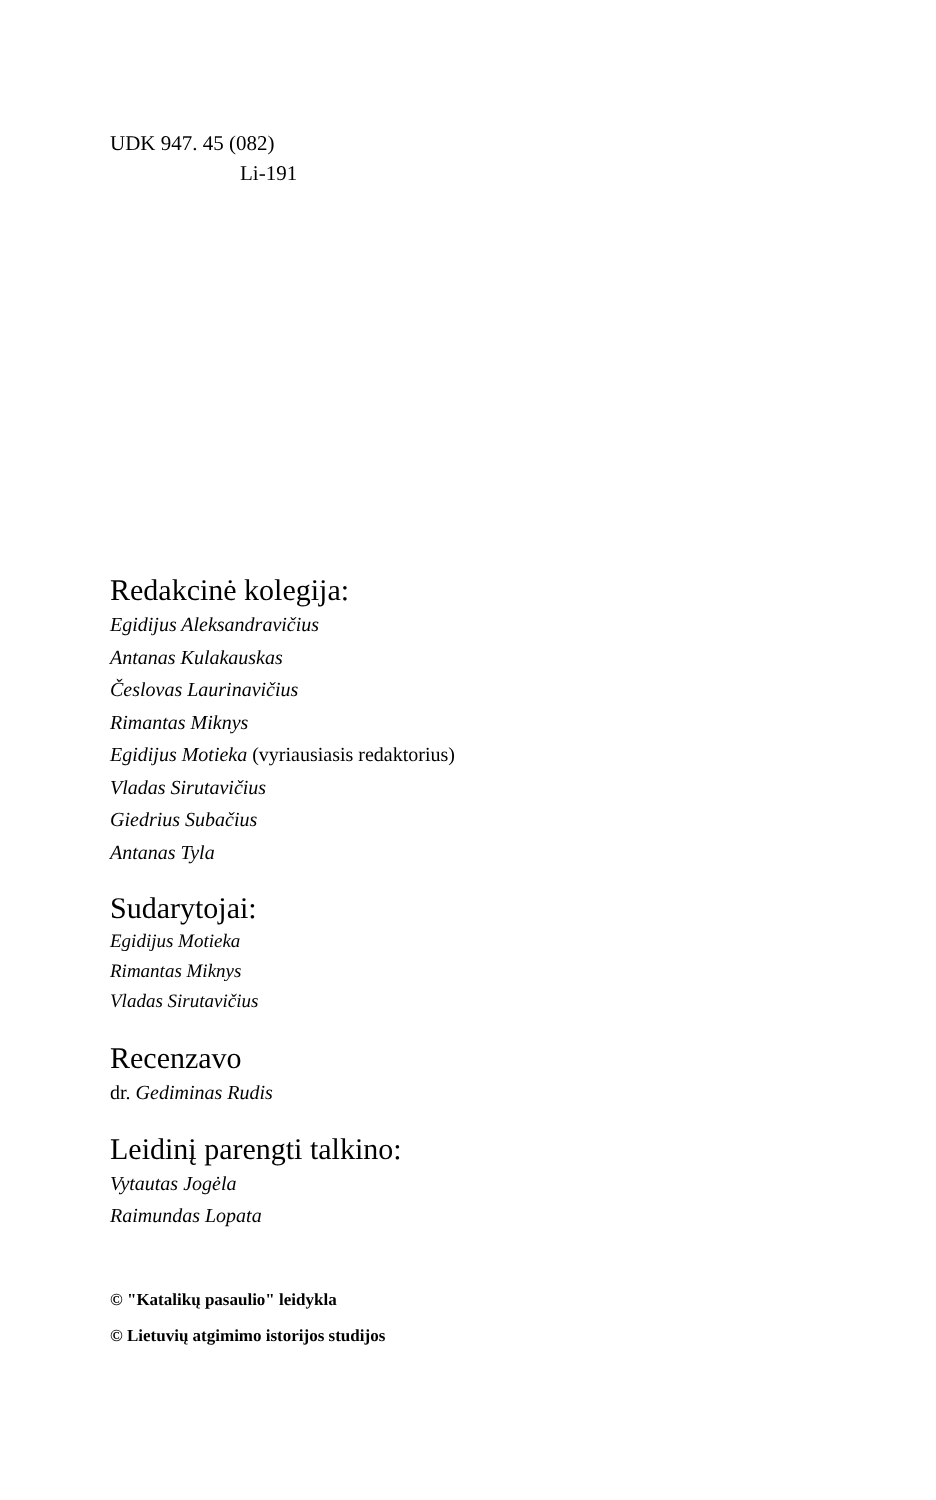UDK 947. 45 (082)
Li-191
Redakcinė kolegija:
Egidijus Aleksandravičius
Antanas Kulakauskas
Česlovas Laurinavičius
Rimantas Miknys
Egidijus Motieka (vyriausiasis redaktorius)
Vladas Sirutavičius
Giedrius Subačius
Antanas Tyla
Sudarytojai:
Egidijus Motieka
Rimantas Miknys
Vladas Sirutavičius
Recenzavo
dr. Gediminas Rudis
Leidinį parengti talkino:
Vytautas Jogėla
Raimundas Lopata
© "Katalikų pasaulio" leidykla
© Lietuvių atgimimo istorijos studijos